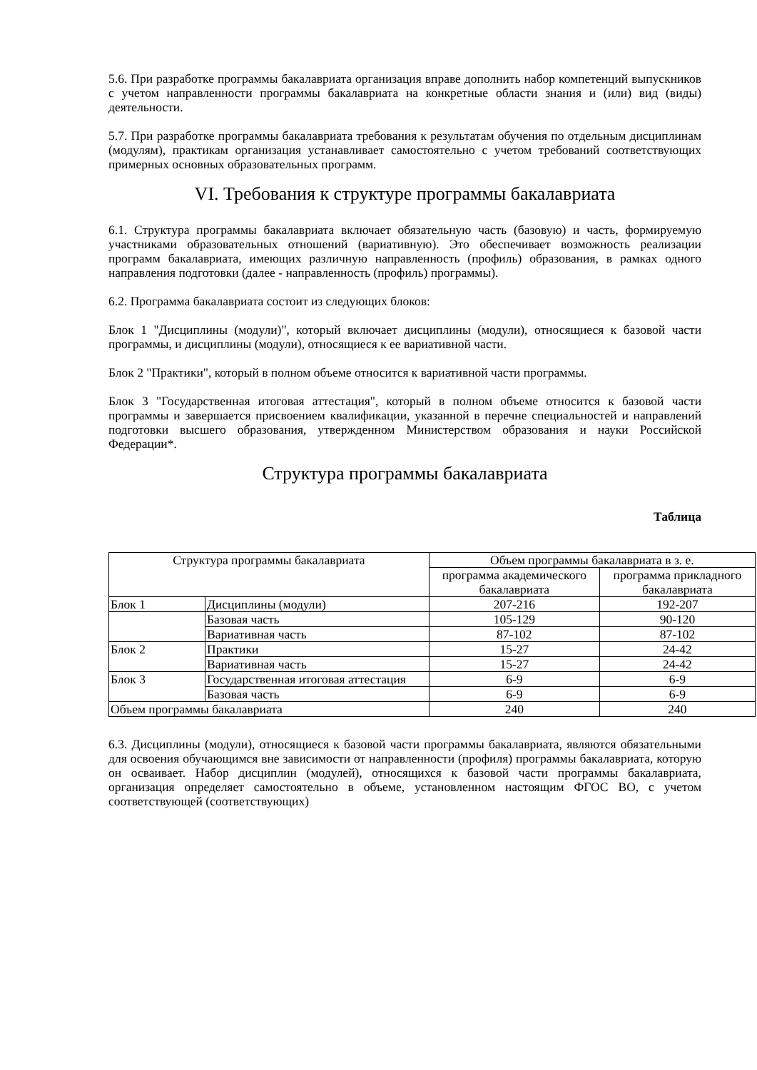5.6. При разработке программы бакалавриата организация вправе дополнить набор компетенций выпускников с учетом направленности программы бакалавриата на конкретные области знания и (или) вид (виды) деятельности.
5.7. При разработке программы бакалавриата требования к результатам обучения по отдельным дисциплинам (модулям), практикам организация устанавливает самостоятельно с учетом требований соответствующих примерных основных образовательных программ.
VI. Требования к структуре программы бакалавриата
6.1. Структура программы бакалавриата включает обязательную часть (базовую) и часть, формируемую участниками образовательных отношений (вариативную). Это обеспечивает возможность реализации программ бакалавриата, имеющих различную направленность (профиль) образования, в рамках одного направления подготовки (далее - направленность (профиль) программы).
6.2. Программа бакалавриата состоит из следующих блоков:
Блок 1 "Дисциплины (модули)", который включает дисциплины (модули), относящиеся к базовой части программы, и дисциплины (модули), относящиеся к ее вариативной части.
Блок 2 "Практики", который в полном объеме относится к вариативной части программы.
Блок 3 "Государственная итоговая аттестация", который в полном объеме относится к базовой части программы и завершается присвоением квалификации, указанной в перечне специальностей и направлений подготовки высшего образования, утвержденном Министерством образования и науки Российской Федерации*.
Структура программы бакалавриата
Таблица
| Структура программы бакалавриата | | Объем программы бакалавриата в з. е. | |
| | | программа академического бакалавриата | программа прикладного бакалавриата |
| Блок 1 | Дисциплины (модули) | 207-216 | 192-207 |
| | Базовая часть | 105-129 | 90-120 |
| | Вариативная часть | 87-102 | 87-102 |
| Блок 2 | Практики | 15-27 | 24-42 |
| | Вариативная часть | 15-27 | 24-42 |
| Блок 3 | Государственная итоговая аттестация | 6-9 | 6-9 |
| | Базовая часть | 6-9 | 6-9 |
| Объем программы бакалавриата | | 240 | 240 |
6.3. Дисциплины (модули), относящиеся к базовой части программы бакалавриата, являются обязательными для освоения обучающимся вне зависимости от направленности (профиля) программы бакалавриата, которую он осваивает. Набор дисциплин (модулей), относящихся к базовой части программы бакалавриата, организация определяет самостоятельно в объеме, установленном настоящим ФГОС ВО, с учетом соответствующей (соответствующих)